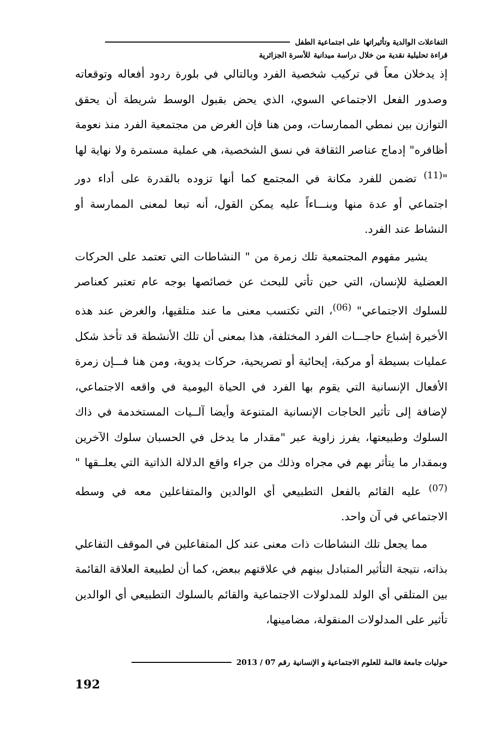التفاعلات الوالدية وتأثيراتها على اجتماعية الطفل
قراءة تحليلية نقدية من خلال دراسة ميدانية للأسرة الجزائرية
إذ يدخلان معاً في تركيب شخصية الفرد وبالتالي في بلورة ردود أفعاله وتوقعاته وصدور الفعل الاجتماعي السوي، الذي يحض بقبول الوسط شريطة أن يحقق التوازن بين نمطي الممارسات، ومن هنا فإن الغرض من مجتمعية الفرد منذ نعومة أظافره" إدماج عناصر الثقافة في نسق الشخصية، هي عملية مستمرة ولا نهاية لها "<sup>(11)</sup> تضمن للفرد مكانة في المجتمع كما أنها تزوده بالقدرة على أداء دور اجتماعي أو عدة منها وبنـــاءاً عليه يمكن القول، أنه تبعا لمعنى الممارسة أو النشاط عند الفرد.
يشير مفهوم المجتمعية تلك زمرة من " النشاطات التي تعتمد على الحركات العضلية للإنسان، التي حين تأتي للبحث عن خصائصها بوجه عام تعتبر كعناصر للسلوك الاجتماعي" <sup>(06)</sup>، التي تكتسب معنى ما عند متلقيها، والغرض عند هذه الأخيرة إشباع حاجـــات الفرد المختلفة، هذا بمعنى أن تلك الأنشطة قد تأخذ شكل عمليات بسيطة أو مركبة، إيحائية أو تصريحية، حركات يدوية، ومن هنا فـــإن زمرة الأفعال الإنسانية التي يقوم بها الفرد في الحياة اليومية في واقعه الاجتماعي، لإضافة إلى تأثير الحاجات الإنسانية المتنوعة وأيضا آلــيات المستخدمة في ذاك السلوك وطبيعتها، يفرز زاوية عبر "مقدار ما يدخل في الحسبان سلوك الآخرين وبمقدار ما يتأثر بهم في مجراه وذلك من جراء واقع الدلالة الذاتية التي يعلــقها "<sup>(07)</sup> عليه القائم بالفعل التطبيعي أي الوالدين والمتفاعلين معه في وسطه الاجتماعي في آن واحد.
مما يجعل تلك النشاطات ذات معنى عند كل المتفاعلين في الموقف التفاعلي بذاته، نتيجة التأثير المتبادل بينهم في علاقتهم ببعض، كما أن لطبيعة العلاقة القائمة بين المتلقي أي الولد للمدلولات الاجتماعية والقائم بالسلوك التطبيعي أي الوالدين تأثير على المدلولات المنقولة، مضامينها،
حوليات جامعة قالمة للعلوم الاجتماعية و الإنسانية رقم 07 / 2013
192